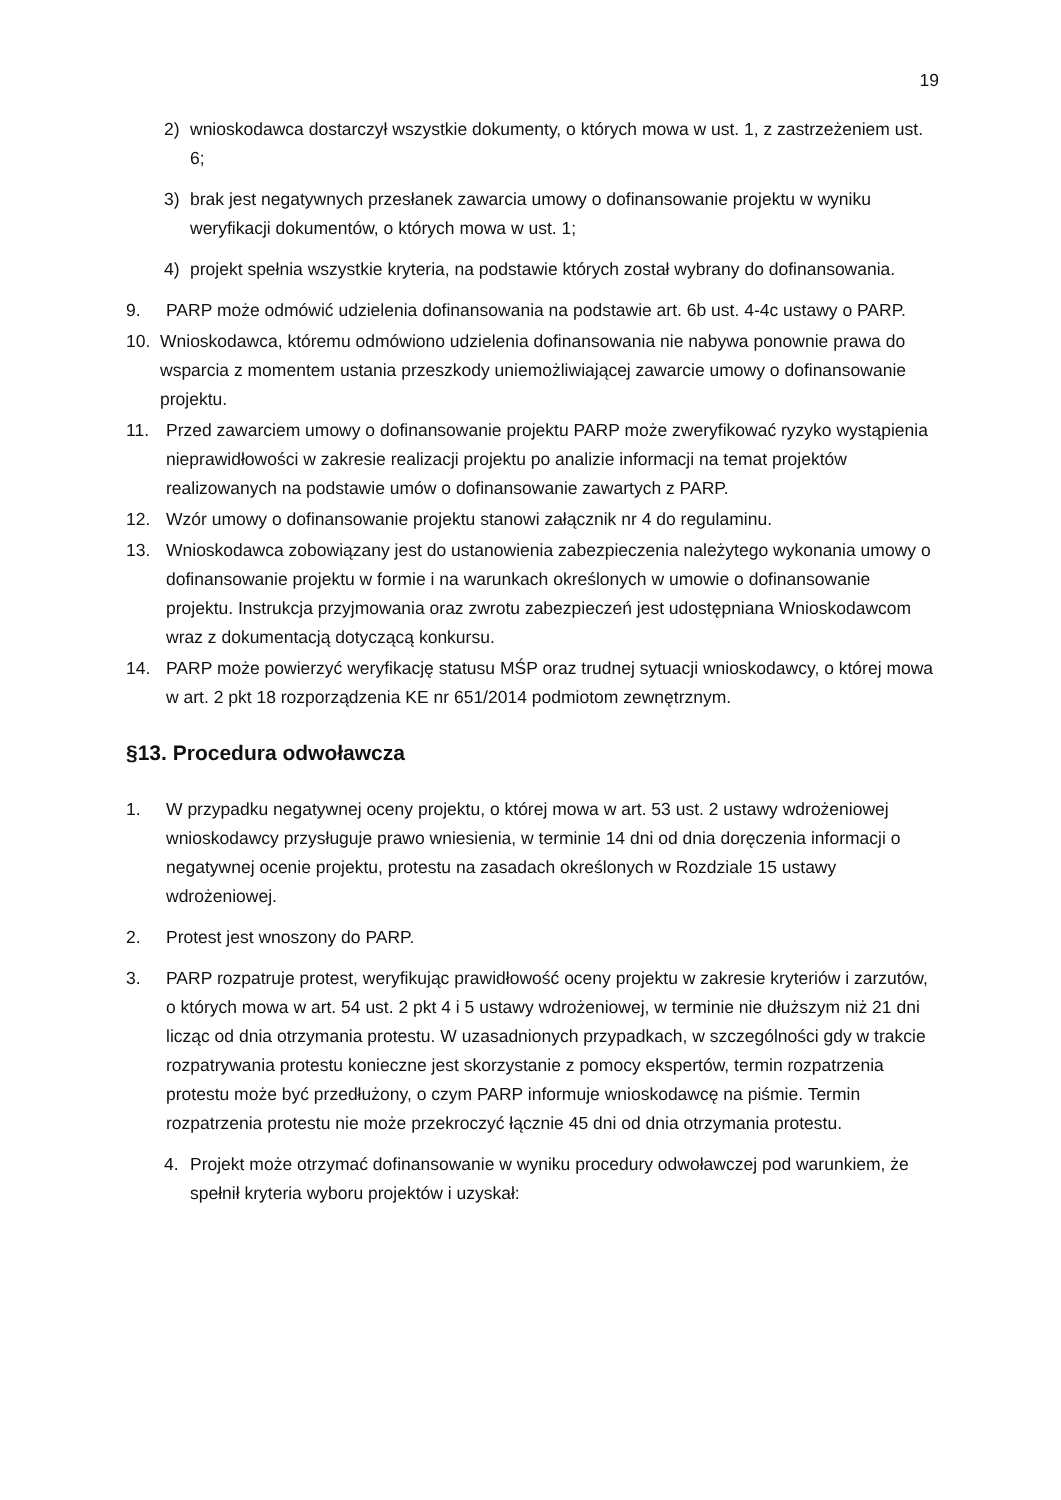19
2) wnioskodawca dostarczył wszystkie dokumenty, o których mowa w ust. 1, z zastrzeżeniem ust. 6;
3) brak jest negatywnych przesłanek zawarcia umowy o dofinansowanie projektu w wyniku weryfikacji dokumentów, o których mowa w ust. 1;
4) projekt spełnia wszystkie kryteria, na podstawie których został wybrany do dofinansowania.
9. PARP może odmówić udzielenia dofinansowania na podstawie art. 6b ust. 4-4c ustawy o PARP.
10. Wnioskodawca, któremu odmówiono udzielenia dofinansowania nie nabywa ponownie prawa do wsparcia z momentem ustania przeszkody uniemożliwiającej zawarcie umowy o dofinansowanie projektu.
11. Przed zawarciem umowy o dofinansowanie projektu PARP może zweryfikować ryzyko wystąpienia nieprawidłowości w zakresie realizacji projektu po analizie informacji na temat projektów realizowanych na podstawie umów o dofinansowanie zawartych z PARP.
12. Wzór umowy o dofinansowanie projektu stanowi załącznik nr 4 do regulaminu.
13. Wnioskodawca zobowiązany jest do ustanowienia zabezpieczenia należytego wykonania umowy o dofinansowanie projektu w formie i na warunkach określonych w umowie o dofinansowanie projektu. Instrukcja przyjmowania oraz zwrotu zabezpieczeń jest udostępniana Wnioskodawcom wraz z dokumentacją dotyczącą konkursu.
14. PARP może powierzyć weryfikację statusu MŚP oraz trudnej sytuacji wnioskodawcy, o której mowa w art. 2 pkt 18 rozporządzenia KE nr 651/2014 podmiotom zewnętrznym.
§13. Procedura odwoławcza
1. W przypadku negatywnej oceny projektu, o której mowa w art. 53 ust. 2 ustawy wdrożeniowej wnioskodawcy przysługuje prawo wniesienia, w terminie 14 dni od dnia doręczenia informacji o negatywnej ocenie projektu, protestu na zasadach określonych w Rozdziale 15 ustawy wdrożeniowej.
2. Protest jest wnoszony do PARP.
3. PARP rozpatruje protest, weryfikując prawidłowość oceny projektu w zakresie kryteriów i zarzutów, o których mowa w art. 54 ust. 2 pkt 4 i 5 ustawy wdrożeniowej, w terminie nie dłuższym niż 21 dni licząc od dnia otrzymania protestu. W uzasadnionych przypadkach, w szczególności gdy w trakcie rozpatrywania protestu konieczne jest skorzystanie z pomocy ekspertów, termin rozpatrzenia protestu może być przedłużony, o czym PARP informuje wnioskodawcę na piśmie. Termin rozpatrzenia protestu nie może przekroczyć łącznie 45 dni od dnia otrzymania protestu.
4. Projekt może otrzymać dofinansowanie w wyniku procedury odwoławczej pod warunkiem, że spełnił kryteria wyboru projektów i uzyskał: